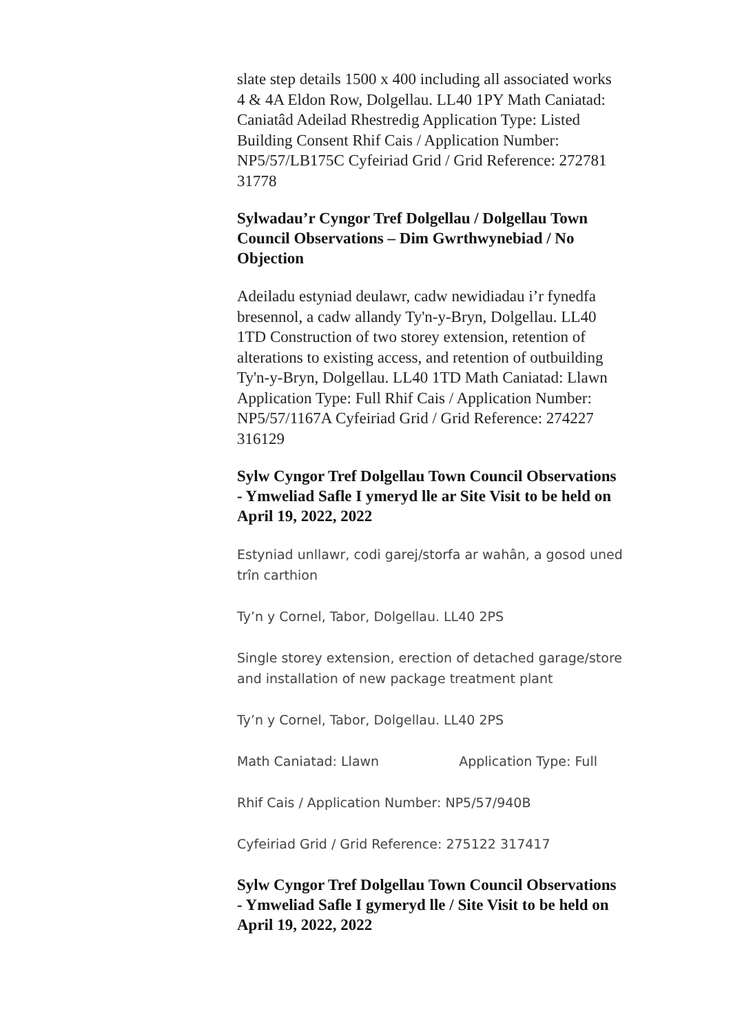slate step details 1500 x 400 including all associated works 4 & 4A Eldon Row, Dolgellau. LL40 1PY Math Caniatad: Caniatâd Adeilad Rhestredig Application Type: Listed Building Consent Rhif Cais / Application Number: NP5/57/LB175C Cyfeiriad Grid / Grid Reference: 272781 31778
Sylwadau’r Cyngor Tref Dolgellau / Dolgellau Town Council Observations – Dim Gwrthwynebiad / No Objection
Adeiladu estyniad deulawr, cadw newidiadau i’r fynedfa bresennol, a cadw allandy Ty'n-y-Bryn, Dolgellau. LL40 1TD Construction of two storey extension, retention of alterations to existing access, and retention of outbuilding Ty'n-y-Bryn, Dolgellau. LL40 1TD Math Caniatad: Llawn Application Type: Full Rhif Cais / Application Number: NP5/57/1167A Cyfeiriad Grid / Grid Reference: 274227 316129
Sylw Cyngor Tref Dolgellau Town Council Observations - Ymweliad Safle I ymeryd lle ar Site Visit to be held on April 19, 2022, 2022
Estyniad unllawr, codi garej/storfa ar wahân, a gosod uned trîn carthion
Ty’n y Cornel, Tabor, Dolgellau. LL40 2PS
Single storey extension, erection of detached garage/store and installation of new package treatment plant
Ty’n y Cornel, Tabor, Dolgellau. LL40 2PS
Math Caniatad: Llawn Application Type: Full
Rhif Cais / Application Number: NP5/57/940B
Cyfeiriad Grid / Grid Reference: 275122 317417
Sylw Cyngor Tref Dolgellau Town Council Observations - Ymweliad Safle I gymeryd lle / Site Visit to be held on April 19, 2022, 2022